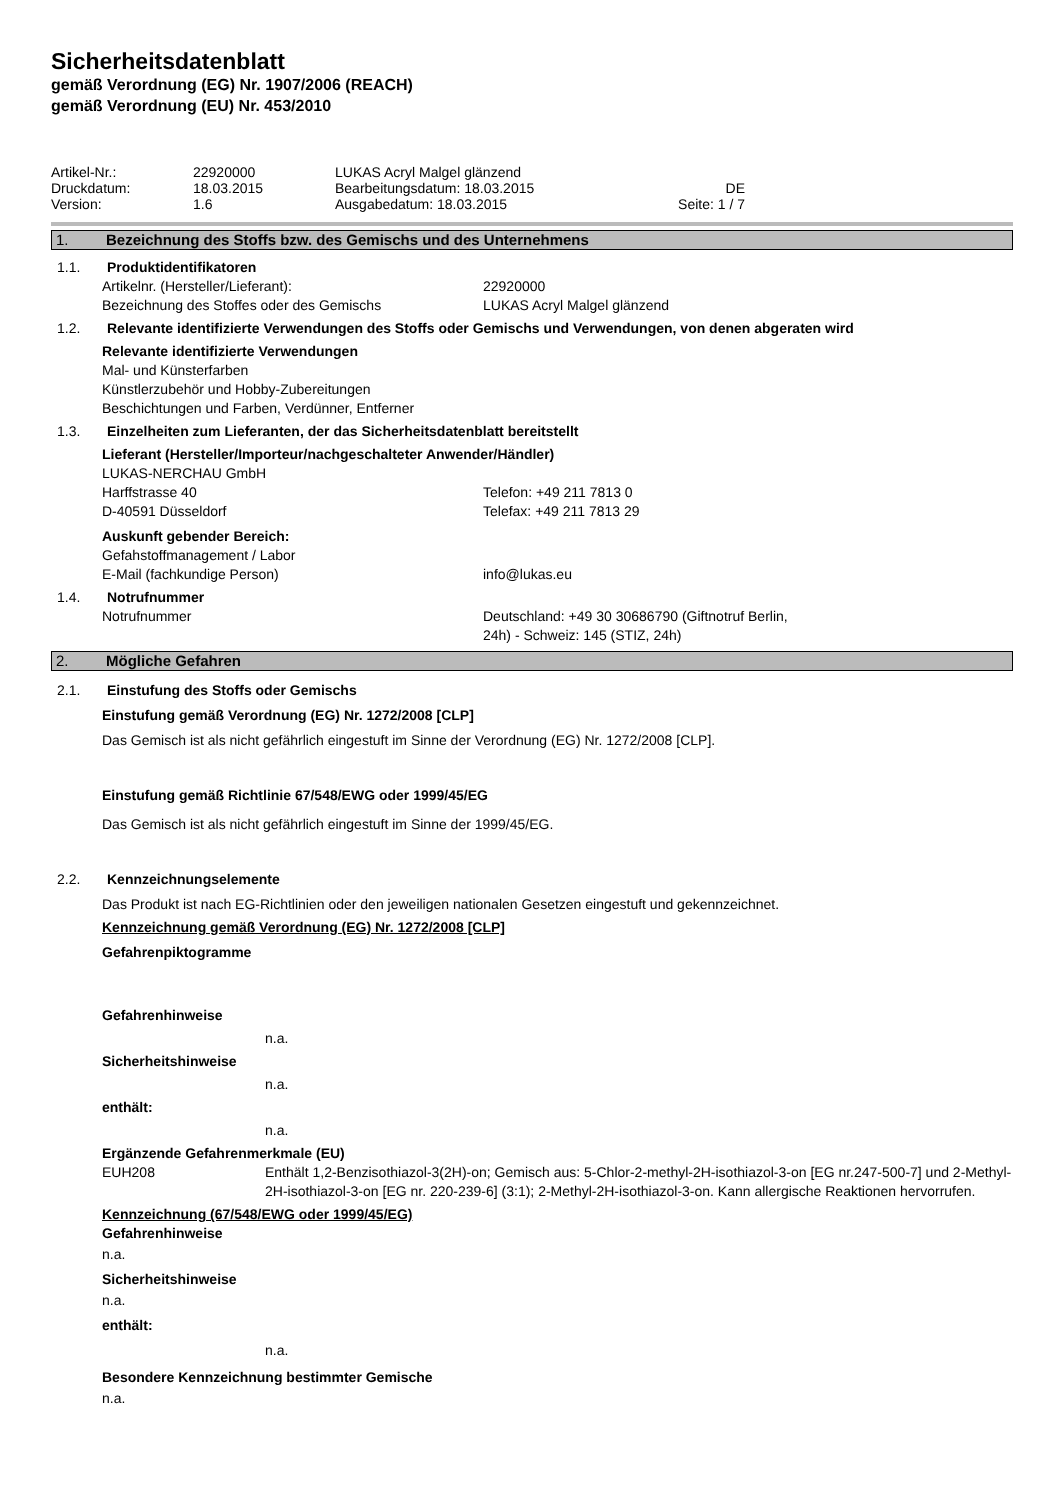Sicherheitsdatenblatt
gemäß Verordnung (EG) Nr. 1907/2006 (REACH)
gemäß Verordnung (EU) Nr. 453/2010
Artikel-Nr.: 22920000 LUKAS Acryl Malgel glänzend
Druckdatum: 18.03.2015 Bearbeitungsdatum: 18.03.2015 DE
Version: 1.6 Ausgabedatum: 18.03.2015 Seite: 1 / 7
1. Bezeichnung des Stoffs bzw. des Gemischs und des Unternehmens
1.1. Produktidentifikatoren
Artikelnr. (Hersteller/Lieferant): 22920000
Bezeichnung des Stoffes oder des Gemischs LUKAS Acryl Malgel glänzend
1.2. Relevante identifizierte Verwendungen des Stoffs oder Gemischs und Verwendungen, von denen abgeraten wird
Relevante identifizierte Verwendungen
Mal- und Künsterfarben
Künstlerzubehör und Hobby-Zubereitungen
Beschichtungen und Farben, Verdünner, Entferner
1.3. Einzelheiten zum Lieferanten, der das Sicherheitsdatenblatt bereitstellt
Lieferant (Hersteller/Importeur/nachgeschalteter Anwender/Händler)
LUKAS-NERCHAU GmbH
Harffstrasse 40 Telefon: +49 211 7813 0
D-40591 Düsseldorf Telefax: +49 211 7813 29
Auskunft gebender Bereich:
Gefahstoffmanagement / Labor
E-Mail (fachkundige Person) info@lukas.eu
1.4. Notrufnummer
Notrufnummer Deutschland: +49 30 30686790 (Giftnotruf Berlin,
24h) - Schweiz: 145 (STIZ, 24h)
2. Mögliche Gefahren
2.1. Einstufung des Stoffs oder Gemischs
Einstufung gemäß Verordnung (EG) Nr. 1272/2008 [CLP]
Das Gemisch ist als nicht gefährlich eingestuft im Sinne der Verordnung (EG) Nr. 1272/2008 [CLP].
Einstufung gemäß Richtlinie 67/548/EWG oder 1999/45/EG
Das Gemisch ist als nicht gefährlich eingestuft im Sinne der 1999/45/EG.
2.2. Kennzeichnungselemente
Das Produkt ist nach EG-Richtlinien oder den jeweiligen nationalen Gesetzen eingestuft und gekennzeichnet.
Kennzeichnung gemäß Verordnung (EG) Nr. 1272/2008 [CLP]
Gefahrenpiktogramme
Gefahrenhinweise
n.a.
Sicherheitshinweise
n.a.
enthält:
n.a.
Ergänzende Gefahrenmerkmale (EU)
EUH208 Enthält 1,2-Benzisothiazol-3(2H)-on; Gemisch aus: 5-Chlor-2-methyl-2H-isothiazol-3-on [EG nr.247-500-7] und 2-Methyl-2H-isothiazol-3-on [EG nr. 220-239-6] (3:1); 2-Methyl-2H-isothiazol-3-on. Kann allergische Reaktionen hervorrufen.
Kennzeichnung (67/548/EWG oder 1999/45/EG)
Gefahrenhinweise
n.a.
Sicherheitshinweise
n.a.
enthält:
n.a.
Besondere Kennzeichnung bestimmter Gemische
n.a.